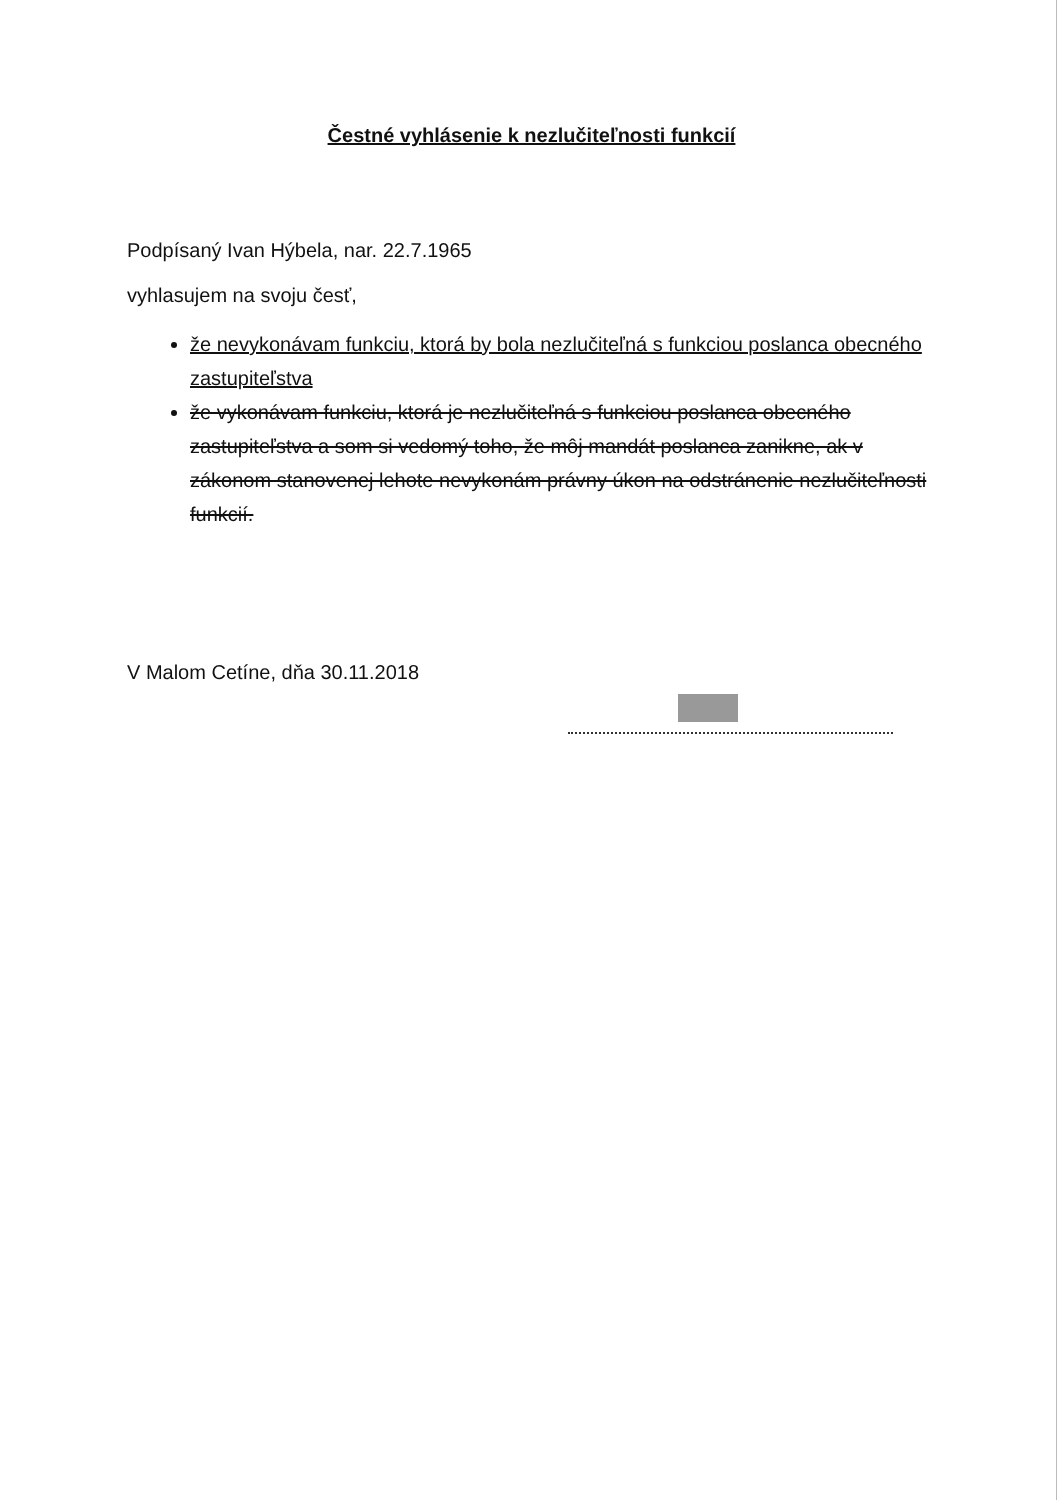Čestné vyhlásenie k nezlučiteľnosti funkcií
Podpísaný Ivan Hýbela, nar. 22.7.1965
vyhlasujem na svoju česť,
že nevykonávam funkciu, ktorá by bola nezlučiteľná s funkciou poslanca obecného zastupiteľstva
že vykonávam funkciu, ktorá je nezlučiteľná s funkciou poslanca obecného zastupiteľstva a som si vedomý toho, že môj mandát poslanca zanikne, ak v zákonom stanovenej lehote nevykonám právny úkon na odstránenie nezlučiteľnosti funkcií.
V Malom Cetíne, dňa 30.11.2018